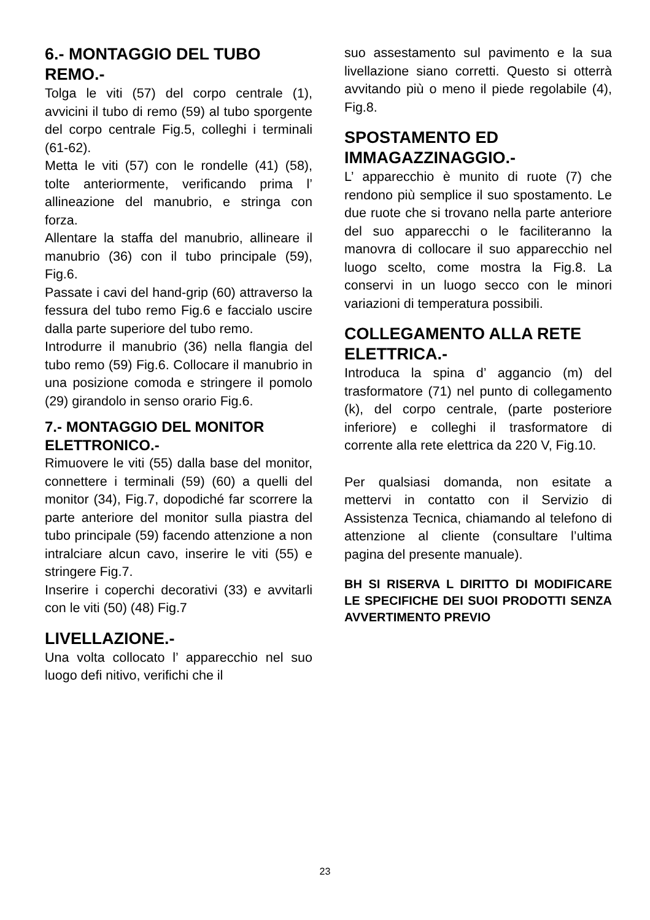6.- MONTAGGIO DEL TUBO REMO.-
Tolga le viti (57) del corpo centrale (1), avvicini il tubo di remo (59) al tubo sporgente del corpo centrale Fig.5, colleghi i terminali (61-62).
Metta le viti (57) con le rondelle (41) (58), tolte anteriormente, verificando prima l’ allineazione del manubrio, e stringa con forza.
Allentare la staffa del manubrio, allineare il manubrio (36) con il tubo principale (59), Fig.6.
Passate i cavi del hand-grip (60) attraverso la fessura del tubo remo Fig.6 e faccialo uscire dalla parte superiore del tubo remo.
Introdurre il manubrio (36) nella flangia del tubo remo (59) Fig.6. Collocare il manubrio in una posizione comoda e stringere il pomolo (29) girandolo in senso orario Fig.6.
7.- MONTAGGIO DEL MONITOR ELETTRONICO.-
Rimuovere le viti (55) dalla base del monitor, connettere i terminali (59) (60) a quelli del monitor (34), Fig.7, dopodiché far scorrere la parte anteriore del monitor sulla piastra del tubo principale (59) facendo attenzione a non intralciare alcun cavo, inserire le viti (55) e stringere Fig.7.
Inserire i coperchi decorativi (33) e avvitarli con le viti (50) (48) Fig.7
LIVELLAZIONE.-
Una volta collocato l’ apparecchio nel suo luogo defi nitivo, verifichi che il
suo assestamento sul pavimento e la sua livellazione siano corretti. Questo si otterrà avvitando più o meno il piede regolabile (4), Fig.8.
SPOSTAMENTO ED IMMAGAZZINAGGIO.-
L’ apparecchio è munito di ruote (7) che rendono più semplice il suo spostamento. Le due ruote che si trovano nella parte anteriore del suo apparecchi o le faciliteranno la manovra di collocare il suo apparecchio nel luogo scelto, come mostra la Fig.8. La conservi in un luogo secco con le minori variazioni di temperatura possibili.
COLLEGAMENTO ALLA RETE ELETTRICA.-
Introduca la spina d’ aggancio (m) del trasformatore (71) nel punto di collegamento (k), del corpo centrale, (parte posteriore inferiore) e colleghi il trasformatore di corrente alla rete elettrica da 220 V, Fig.10.
Per qualsiasi domanda, non esitate a mettervi in contatto con il Servizio di Assistenza Tecnica, chiamando al telefono di attenzione al cliente (consultare l’ultima pagina del presente manuale).
BH SI RISERVA L DIRITTO DI MODIFICARE LE SPECIFICHE DEI SUOI PRODOTTI SENZA AVVERTIMENTO PREVIO
23